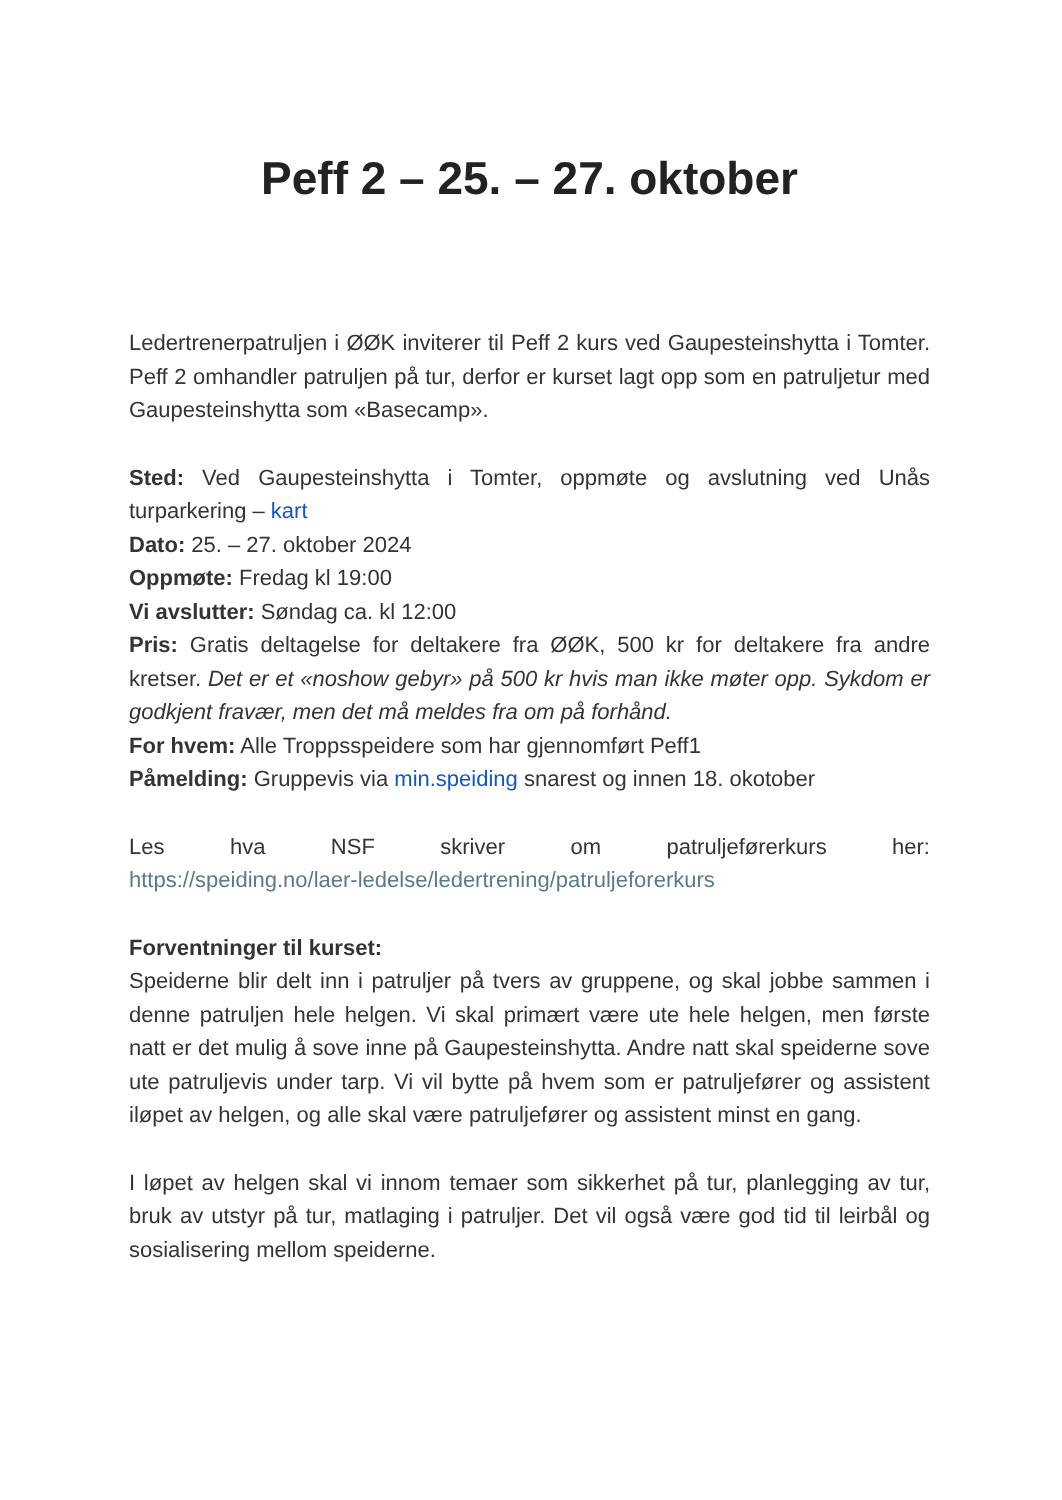Peff 2 – 25. – 27. oktober
Ledertrenerpatruljen i ØØK inviterer til Peff 2 kurs ved Gaupesteinshytta i Tomter. Peff 2 omhandler patruljen på tur, derfor er kurset lagt opp som en patruljetur med Gaupesteinshytta som «Basecamp».
Sted: Ved Gaupesteinshytta i Tomter, oppmøte og avslutning ved Unås turparkering – kart
Dato: 25. – 27. oktober 2024
Oppmøte: Fredag kl 19:00
Vi avslutter: Søndag ca. kl 12:00
Pris: Gratis deltagelse for deltakere fra ØØK, 500 kr for deltakere fra andre kretser. Det er et «noshow gebyr» på 500 kr hvis man ikke møter opp. Sykdom er godkjent fravær, men det må meldes fra om på forhånd.
For hvem: Alle Troppsspeidere som har gjennomført Peff1
Påmelding: Gruppevis via min.speiding snarest og innen 18. okotober
Les hva NSF skriver om patruljeførerkurs her:
https://speiding.no/laer-ledelse/ledertrening/patruljeforerkurs
Forventninger til kurset:
Speiderne blir delt inn i patruljer på tvers av gruppene, og skal jobbe sammen i denne patruljen hele helgen. Vi skal primært være ute hele helgen, men første natt er det mulig å sove inne på Gaupesteinshytta. Andre natt skal speiderne sove ute patruljevis under tarp. Vi vil bytte på hvem som er patruljefører og assistent iløpet av helgen, og alle skal være patruljefører og assistent minst en gang.
I løpet av helgen skal vi innom temaer som sikkerhet på tur, planlegging av tur, bruk av utstyr på tur, matlaging i patruljer. Det vil også være god tid til leirbål og sosialisering mellom speiderne.